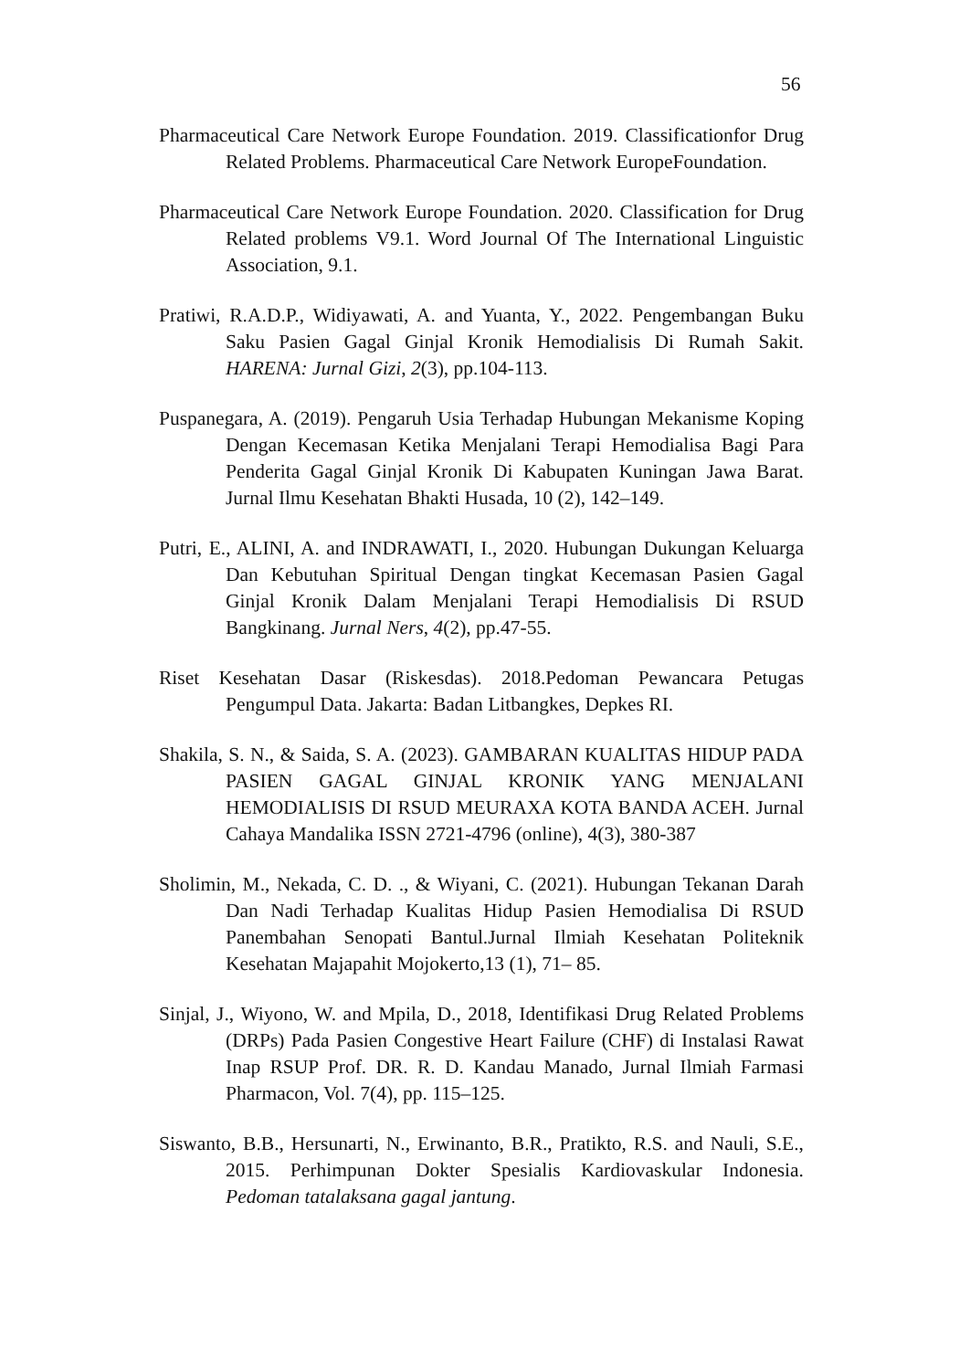56
Pharmaceutical Care Network Europe Foundation. 2019. Classificationfor Drug Related Problems. Pharmaceutical Care Network EuropeFoundation.
Pharmaceutical Care Network Europe Foundation. 2020. Classification for Drug Related problems V9.1. Word Journal Of The International Linguistic Association, 9.1.
Pratiwi, R.A.D.P., Widiyawati, A. and Yuanta, Y., 2022. Pengembangan Buku Saku Pasien Gagal Ginjal Kronik Hemodialisis Di Rumah Sakit. HARENA: Jurnal Gizi, 2(3), pp.104-113.
Puspanegara, A. (2019). Pengaruh Usia Terhadap Hubungan Mekanisme Koping Dengan Kecemasan Ketika Menjalani Terapi Hemodialisa Bagi Para Penderita Gagal Ginjal Kronik Di Kabupaten Kuningan Jawa Barat. Jurnal Ilmu Kesehatan Bhakti Husada, 10 (2), 142–149.
Putri, E., ALINI, A. and INDRAWATI, I., 2020. Hubungan Dukungan Keluarga Dan Kebutuhan Spiritual Dengan tingkat Kecemasan Pasien Gagal Ginjal Kronik Dalam Menjalani Terapi Hemodialisis Di RSUD Bangkinang. Jurnal Ners, 4(2), pp.47-55.
Riset Kesehatan Dasar (Riskesdas). 2018.Pedoman Pewancara Petugas Pengumpul Data. Jakarta: Badan Litbangkes, Depkes RI.
Shakila, S. N., & Saida, S. A. (2023). GAMBARAN KUALITAS HIDUP PADA PASIEN GAGAL GINJAL KRONIK YANG MENJALANI HEMODIALISIS DI RSUD MEURAXA KOTA BANDA ACEH. Jurnal Cahaya Mandalika ISSN 2721-4796 (online), 4(3), 380-387
Sholimin, M., Nekada, C. D. ., & Wiyani, C. (2021). Hubungan Tekanan Darah Dan Nadi Terhadap Kualitas Hidup Pasien Hemodialisa Di RSUD Panembahan Senopati Bantul.Jurnal Ilmiah Kesehatan Politeknik Kesehatan Majapahit Mojokerto,13 (1), 71– 85.
Sinjal, J., Wiyono, W. and Mpila, D., 2018, Identifikasi Drug Related Problems (DRPs) Pada Pasien Congestive Heart Failure (CHF) di Instalasi Rawat Inap RSUP Prof. DR. R. D. Kandau Manado, Jurnal Ilmiah Farmasi Pharmacon, Vol. 7(4), pp. 115–125.
Siswanto, B.B., Hersunarti, N., Erwinanto, B.R., Pratikto, R.S. and Nauli, S.E., 2015. Perhimpunan Dokter Spesialis Kardiovaskular Indonesia. Pedoman tatalaksana gagal jantung.